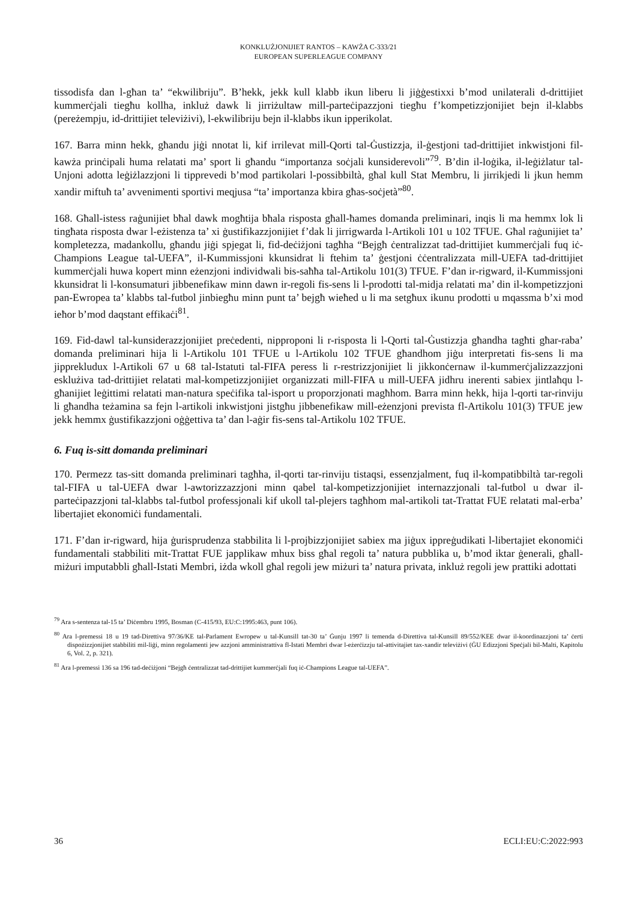KONKLUŻJONIJIET RANTOS – KAWŻA C-333/21
EUROPEAN SUPERLEAGUE COMPANY
tissodisfa dan l-għan ta’ “ekwilibriju”. B’hekk, jekk kull klabb ikun liberu li jiġġestixxi b’mod unilaterali d-drittijiet kummerċjali tiegħu kollha, inkluż dawk li jirriżultaw mill-parteċipazzjoni tiegħu f’kompetizzjonijiet bejn il-klabbs (pereżempju, id-drittijiet televiżivi), l-ekwilibriju bejn il-klabbs ikun ipperikolat.
167. Barra minn hekk, għandu jiġi nnotat li, kif irrilevat mill-Qorti tal-Ġustizzja, il-ġestjoni tad-drittijiet inkwistjoni fil-kawża prinċipali huma relatati ma’ sport li għandu “importanza soċjali kunsiderevoli”<sup>79</sup>. B’din il-loġika, il-leġiżlatur tal-Unjoni adotta leġiżlazzjoni li tipprevedi b’mod partikolari l-possibbiltà, għal kull Stat Membru, li jirrikjedi li jkun hemm xandir miftuħ ta’ avvenimenti sportivi meqjusa “ta’ importanza kbira għas-soċjetà”<sup>80</sup>.
168. Għall-istess raġunijiet bħal dawk mogħtija bħala risposta għall-ħames domanda preliminari, inqis li ma hemmx lok li tingħata risposta dwar l-eżistenza ta’ xi ġustifikazzjonijiet f’dak li jirrigwarda l-Artikoli 101 u 102 TFUE. Għal raġunijiet ta’ kompletezza, madankollu, għandu jiġi spjegat li, fid-deċiżjoni tagħha “Bejgħ ċentralizzat tad-drittijiet kummerċjali fuq iċ-Champions League tal-UEFA”, il-Kummissjoni kkunsidrat li ftehim ta’ ġestjoni ċċentralizzata mill-UEFA tad-drittijiet kummerċjali huwa kopert minn eżenzjoni individwali bis-saħħa tal-Artikolu 101(3) TFUE. F’dan ir-rigward, il-Kummissjoni kkunsidrat li l-konsumaturi jibbenefikaw minn dawn ir-regoli fis-sens li l-prodotti tal-midja relatati ma’ din il-kompetizzjoni pan-Ewropea ta’ klabbs tal-futbol jinbiegħu minn punt ta’ bejgħ wieħed u li ma setgħux ikunu prodotti u mqassma b’xi mod ieħor b’mod daqstant effikaċi<sup>81</sup>.
169. Fid-dawl tal-kunsiderazzjonijiet preċedenti, nipproponi li r-risposta li l-Qorti tal-Ġustizzja għandha tagħti għar-raba’ domanda preliminari hija li l-Artikolu 101 TFUE u l-Artikolu 102 TFUE għandhom jiġu interpretati fis-sens li ma jipprekludux l-Artikoli 67 u 68 tal-Istatuti tal-FIFA peress li r-restrizzjonijiet li jikkonċernaw il-kummerċjalizzazzjoni esklużiva tad-drittijiet relatati mal-kompetizzjonijiet organizzati mill-FIFA u mill-UEFA jidhru inerenti sabiex jintlaħqu l-għanijiet leġittimi relatati man-natura speċifika tal-isport u proporzjonati magħhom. Barra minn hekk, hija l-qorti tar-rinviju li għandha teżamina sa fejn l-artikoli inkwistjoni jistgħu jibbenefikaw mill-eżenzjoni prevista fl-Artikolu 101(3) TFUE jew jekk hemmx ġustifikazzjoni oġġettiva ta’ dan l-aġir fis-sens tal-Artikolu 102 TFUE.
6. Fuq is-sitt domanda preliminari
170. Permezz tas-sitt domanda preliminari tagħha, il-qorti tar-rinviju tistaqsi, essenzjalment, fuq il-kompatibbiltà tar-regoli tal-FIFA u tal-UEFA dwar l-awtorizzazzjoni minn qabel tal-kompetizzjonijiet internazzjonali tal-futbol u dwar il-parteċipazzjoni tal-klabbs tal-futbol professjonali kif ukoll tal-plejers tagħhom mal-artikoli tat-Trattat FUE relatati mal-erba’ libertajiet ekonomiċi fundamentali.
171. F’dan ir-rigward, hija ġurisprudenza stabbilita li l-projbizzjonijiet sabiex ma jiġux ippreġudikati l-libertajiet ekonomiċi fundamentali stabbiliti mit-Trattat FUE japplikaw mhux biss għal regoli ta’ natura pubblika u, b’mod iktar ġenerali, għall-miżuri imputabbli għall-Istati Membri, iżda wkoll għal regoli jew miżuri ta’ natura privata, inkluż regoli jew prattiki adottati
<sup>79</sup> Ara s-sentenza tal-15 ta’ Diċembru 1995, Bosman (C-415/93, EU:C:1995:463, punt 106).
<sup>80</sup> Ara l-premessi 18 u 19 tad-Direttiva 97/36/KE tal-Parlament Ewropew u tal-Kunsill tat-30 ta’ Ġunju 1997 li temenda d-Direttiva tal-Kunsill 89/552/KEE dwar il-koordinazzjoni ta’ ċerti dispożizzjonijiet stabbiliti mil-liġi, minn regolamenti jew azzjoni amministrattiva fl-Istati Membri dwar l-eżerċizzju tal-attivitajiet tax-xandir televiżivi (ĠU Edizzjoni Speċjali bil-Malti, Kapitolu 6, Vol. 2, p. 321).
<sup>81</sup> Ara l-premessi 136 sa 196 tad-deċiżjoni “Bejgħ ċentralizzat tad-drittijiet kummerċjali fuq iċ-Champions League tal-UEFA”.
36 ECLI:EU:C:2022:993